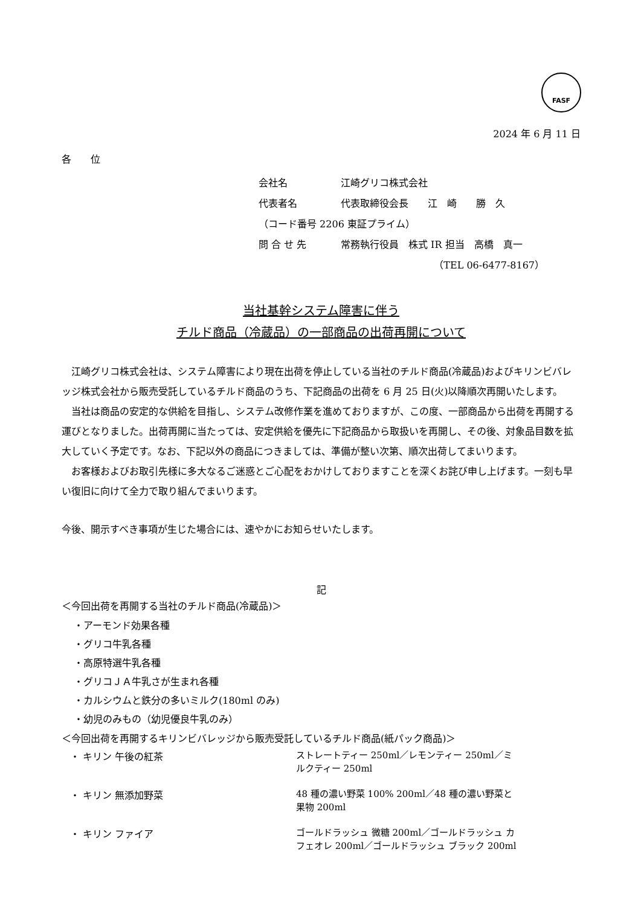FASF
2024 年 6 月 11 日
各　　位
会社名 江崎グリコ株式会社
代表者名 代表取締役会長　　江　崎　　勝　久
（コード番号 2206 東証プライム）
問 合 せ 先 常務執行役員　株式 IR 担当　高橋　真一
（TEL 06-6477-8167）
当社基幹システム障害に伴う
チルド商品（冷蔵品）の一部商品の出荷再開について
江崎グリコ株式会社は、システム障害により現在出荷を停止している当社のチルド商品(冷蔵品)およびキリンビバレッジ株式会社から販売受託しているチルド商品のうち、下記商品の出荷を 6 月 25 日(火)以降順次再開いたします。
当社は商品の安定的な供給を目指し、システム改修作業を進めておりますが、この度、一部商品から出荷を再開する運びとなりました。出荷再開に当たっては、安定供給を優先に下記商品から取扱いを再開し、その後、対象品目数を拡大していく予定です。なお、下記以外の商品につきましては、準備が整い次第、順次出荷してまいります。
お客様およびお取引先様に多大なるご迷惑とご心配をおかけしておりますことを深くお詫び申し上げます。一刻も早い復旧に向けて全力で取り組んでまいります。
今後、開示すべき事項が生じた場合には、速やかにお知らせいたします。
記
＜今回出荷を再開する当社のチルド商品(冷蔵品)＞
・アーモンド効果各種
・グリコ牛乳各種
・高原特選牛乳各種
・グリコＪＡ牛乳さが生まれ各種
・カルシウムと鉄分の多いミルク(180ml のみ)
・幼児のみもの（幼児優良牛乳のみ）
＜今回出荷を再開するキリンビバレッジから販売受託しているチルド商品(紙パック商品)＞
| ・ キリン 午後の紅茶 | ストレートティー 250ml／レモンティー 250ml／ミルクティー 250ml |
| ・ キリン 無添加野菜 | 48 種の濃い野菜 100% 200ml／48 種の濃い野菜と果物 200ml |
| ・ キリン ファイア | ゴールドラッシュ 微糖 200ml／ゴールドラッシュ カフェオレ 200ml／ゴールドラッシュ ブラック 200ml |